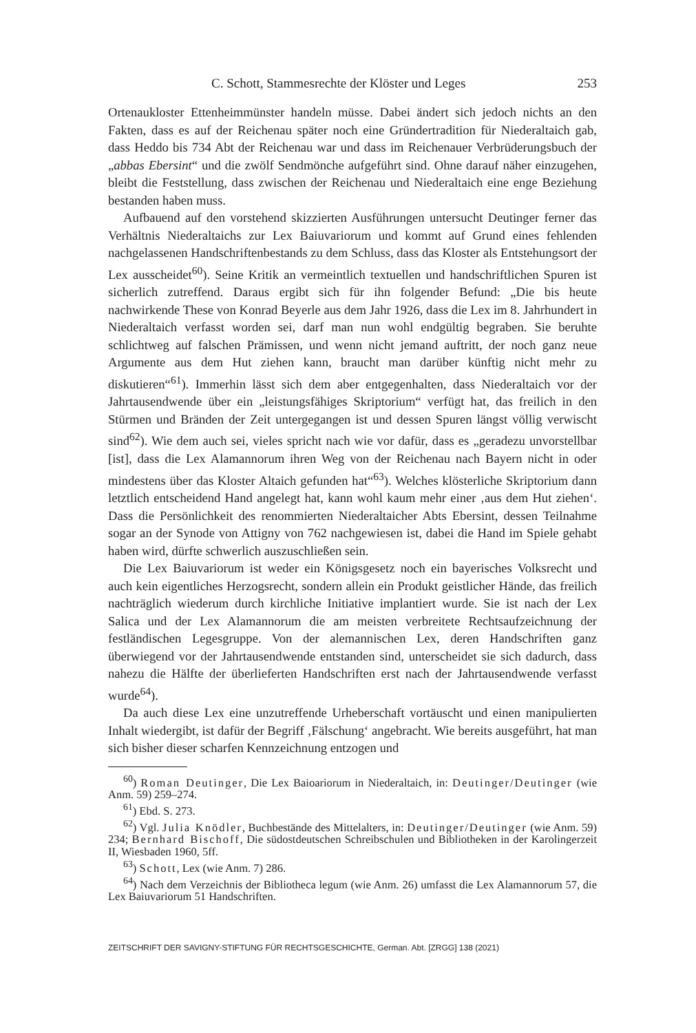C. Schott, Stammesrechte der Klöster und Leges 253
Ortenaukloster Ettenheimmünster handeln müsse. Dabei ändert sich jedoch nichts an den Fakten, dass es auf der Reichenau später noch eine Gründertradition für Niederaltaich gab, dass Heddo bis 734 Abt der Reichenau war und dass im Reichenauer Verbrüderungsbuch der „abbas Ebersint“ und die zwölf Sendmönche aufgeführt sind. Ohne darauf näher einzugehen, bleibt die Feststellung, dass zwischen der Reichenau und Niederaltaich eine enge Beziehung bestanden haben muss.
Aufbauend auf den vorstehend skizzierten Ausführungen untersucht Deutinger ferner das Verhältnis Niederaltaichs zur Lex Baiuvariorum und kommt auf Grund eines fehlenden nachgelassenen Handschriftenbestands zu dem Schluss, dass das Kloster als Entstehungsort der Lex ausscheidet<sup>60</sup>). Seine Kritik an vermeintlich textuellen und handschriftlichen Spuren ist sicherlich zutreffend. Daraus ergibt sich für ihn folgender Befund: „Die bis heute nachwirkende These von Konrad Beyerle aus dem Jahr 1926, dass die Lex im 8. Jahrhundert in Niederaltaich verfasst worden sei, darf man nun wohl endgültig begraben. Sie beruhte schlichtweg auf falschen Prämissen, und wenn nicht jemand auftritt, der noch ganz neue Argumente aus dem Hut ziehen kann, braucht man darüber künftig nicht mehr zu diskutieren“<sup>61</sup>). Immerhin lässt sich dem aber entgegenhalten, dass Niederaltaich vor der Jahrtausendwende über ein „leistungsfähiges Skriptorium“ verfügt hat, das freilich in den Stürmen und Bränden der Zeit untergegangen ist und dessen Spuren längst völlig verwischt sind<sup>62</sup>). Wie dem auch sei, vieles spricht nach wie vor dafür, dass es „geradezu unvorstellbar [ist], dass die Lex Alamannorum ihren Weg von der Reichenau nach Bayern nicht in oder mindestens über das Kloster Altaich gefunden hat“<sup>63</sup>). Welches klösterliche Skriptorium dann letztlich entscheidend Hand angelegt hat, kann wohl kaum mehr einer ‚aus dem Hut ziehen‘. Dass die Persönlichkeit des renommierten Niederaltaicher Abts Ebersint, dessen Teilnahme sogar an der Synode von Attigny von 762 nachgewiesen ist, dabei die Hand im Spiele gehabt haben wird, dürfte schwerlich auszuschließen sein.
Die Lex Baiuvariorum ist weder ein Königsgesetz noch ein bayerisches Volksrecht und auch kein eigentliches Herzogsrecht, sondern allein ein Produkt geistlicher Hände, das freilich nachträglich wiederum durch kirchliche Initiative implantiert wurde. Sie ist nach der Lex Salica und der Lex Alamannorum die am meisten verbreitete Rechtsaufzeichnung der festländischen Legesgruppe. Von der alemannischen Lex, deren Handschriften ganz überwiegend vor der Jahrtausendwende entstanden sind, unterscheidet sie sich dadurch, dass nahezu die Hälfte der überlieferten Handschriften erst nach der Jahrtausendwende verfasst wurde<sup>64</sup>).
Da auch diese Lex eine unzutreffende Urheberschaft vortäuscht und einen manipulierten Inhalt wiedergibt, ist dafür der Begriff ‚Fälschung‘ angebracht. Wie bereits ausgeführt, hat man sich bisher dieser scharfen Kennzeichnung entzogen und
<sup>60</sup>) Roman Deutinger, Die Lex Baioariorum in Niederaltaich, in: Deutinger/Deutinger (wie Anm. 59) 259–274.
<sup>61</sup>) Ebd. S. 273.
<sup>62</sup>) Vgl. Julia Knödler, Buchbestände des Mittelalters, in: Deutinger/Deutinger (wie Anm. 59) 234; Bernhard Bischoff, Die südostdeutschen Schreibschulen und Bibliotheken in der Karolingerzeit II, Wiesbaden 1960, 5ff.
<sup>63</sup>) Schott, Lex (wie Anm. 7) 286.
<sup>64</sup>) Nach dem Verzeichnis der Bibliotheca legum (wie Anm. 26) umfasst die Lex Alamannorum 57, die Lex Baiuvariorum 51 Handschriften.
ZEITSCHRIFT DER SAVIGNY-STIFTUNG FÜR RECHTSGESCHICHTE, German. Abt. [ZRGG] 138 (2021)